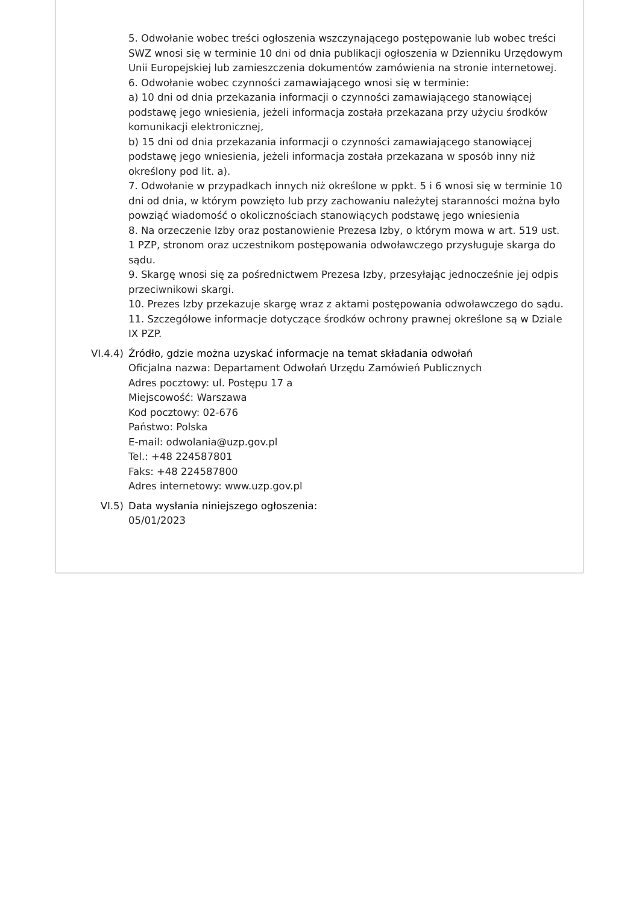5. Odwołanie wobec treści ogłoszenia wszczynającego postępowanie lub wobec treści SWZ wnosi się w terminie 10 dni od dnia publikacji ogłoszenia w Dzienniku Urzędowym Unii Europejskiej lub zamieszczenia dokumentów zamówienia na stronie internetowej.
6. Odwołanie wobec czynności zamawiającego wnosi się w terminie:
a) 10 dni od dnia przekazania informacji o czynności zamawiającego stanowiącej podstawę jego wniesienia, jeżeli informacja została przekazana przy użyciu środków komunikacji elektronicznej,
b) 15 dni od dnia przekazania informacji o czynności zamawiającego stanowiącej podstawę jego wniesienia, jeżeli informacja została przekazana w sposób inny niż określony pod lit. a).
7. Odwołanie w przypadkach innych niż określone w ppkt. 5 i 6 wnosi się w terminie 10 dni od dnia, w którym powzięto lub przy zachowaniu należytej staranności można było powziąć wiadomość o okolicznościach stanowiących podstawę jego wniesienia
8. Na orzeczenie Izby oraz postanowienie Prezesa Izby, o którym mowa w art. 519 ust. 1 PZP, stronom oraz uczestnikom postępowania odwoławczego przysługuje skarga do sądu.
9. Skargę wnosi się za pośrednictwem Prezesa Izby, przesyłając jednocześnie jej odpis przeciwnikowi skargi.
10. Prezes Izby przekazuje skargę wraz z aktami postępowania odwoławczego do sądu.
11. Szczegółowe informacje dotyczące środków ochrony prawnej określone są w Dziale IX PZP.
VI.4.4) Źródło, gdzie można uzyskać informacje na temat składania odwołań
Oficjalna nazwa: Departament Odwołań Urzędu Zamówień Publicznych
Adres pocztowy: ul. Postępu 17 a
Miejscowość: Warszawa
Kod pocztowy: 02-676
Państwo: Polska
E-mail: odwolania@uzp.gov.pl
Tel.: +48 224587801
Faks: +48 224587800
Adres internetowy: www.uzp.gov.pl
VI.5) Data wysłania niniejszego ogłoszenia:
05/01/2023